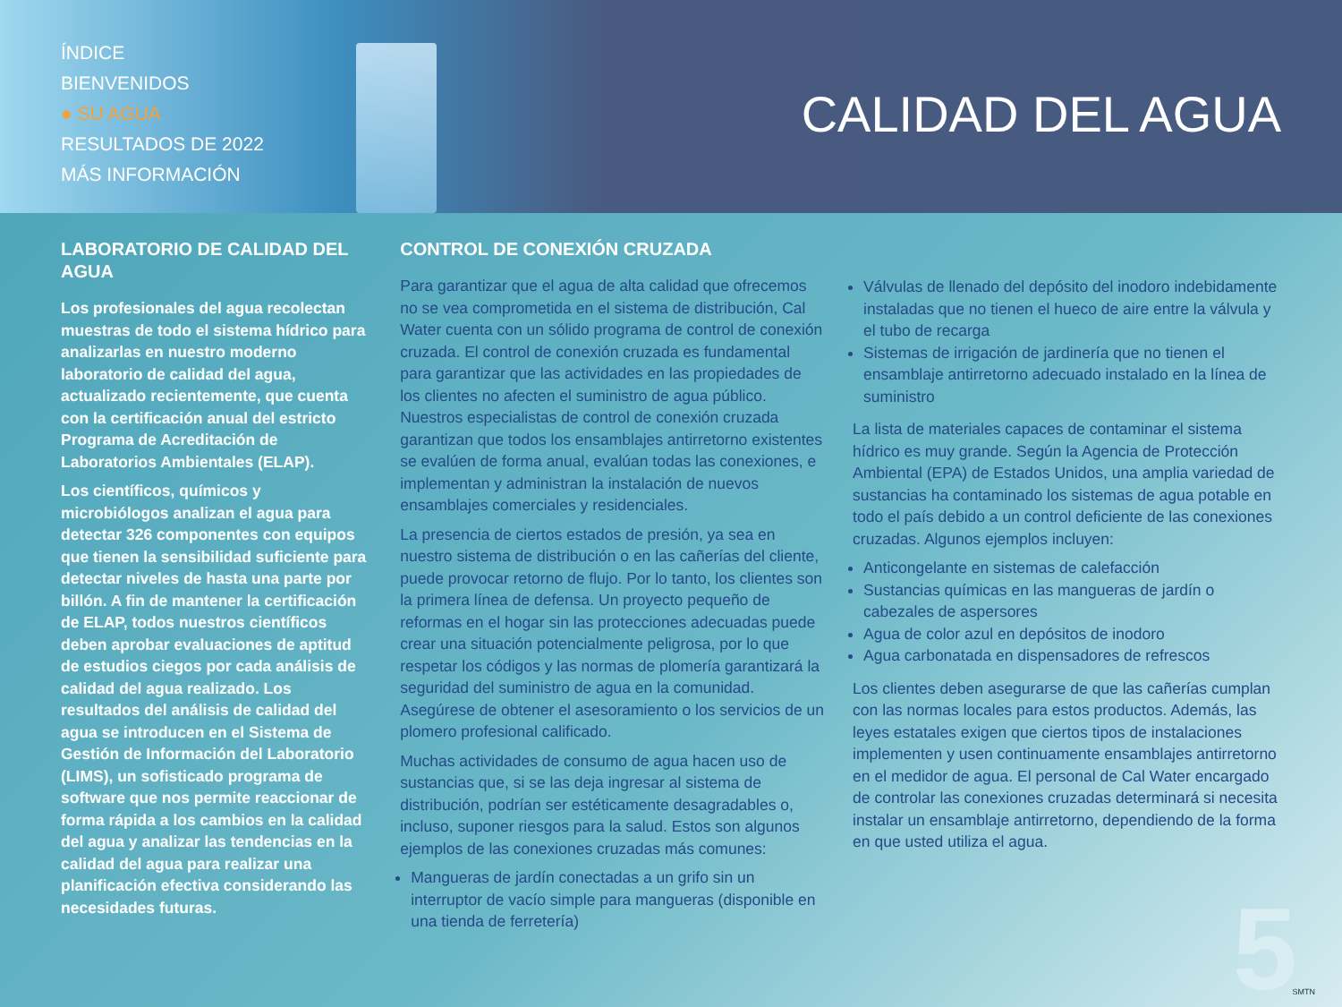ÍNDICE
BIENVENIDOS
● SU AGUA
RESULTADOS DE 2022
MÁS INFORMACIÓN
CALIDAD DEL AGUA
LABORATORIO DE CALIDAD DEL AGUA
Los profesionales del agua recolectan muestras de todo el sistema hídrico para analizarlas en nuestro moderno laboratorio de calidad del agua, actualizado recientemente, que cuenta con la certificación anual del estricto Programa de Acreditación de Laboratorios Ambientales (ELAP).
Los científicos, químicos y microbiólogos analizan el agua para detectar 326 componentes con equipos que tienen la sensibilidad suficiente para detectar niveles de hasta una parte por billón. A fin de mantener la certificación de ELAP, todos nuestros científicos deben aprobar evaluaciones de aptitud de estudios ciegos por cada análisis de calidad del agua realizado. Los resultados del análisis de calidad del agua se introducen en el Sistema de Gestión de Información del Laboratorio (LIMS), un sofisticado programa de software que nos permite reaccionar de forma rápida a los cambios en la calidad del agua y analizar las tendencias en la calidad del agua para realizar una planificación efectiva considerando las necesidades futuras.
CONTROL DE CONEXIÓN CRUZADA
Para garantizar que el agua de alta calidad que ofrecemos no se vea comprometida en el sistema de distribución, Cal Water cuenta con un sólido programa de control de conexión cruzada. El control de conexión cruzada es fundamental para garantizar que las actividades en las propiedades de los clientes no afecten el suministro de agua público. Nuestros especialistas de control de conexión cruzada garantizan que todos los ensamblajes antirretorno existentes se evalúen de forma anual, evalúan todas las conexiones, e implementan y administran la instalación de nuevos ensamblajes comerciales y residenciales.
La presencia de ciertos estados de presión, ya sea en nuestro sistema de distribución o en las cañerías del cliente, puede provocar retorno de flujo. Por lo tanto, los clientes son la primera línea de defensa. Un proyecto pequeño de reformas en el hogar sin las protecciones adecuadas puede crear una situación potencialmente peligrosa, por lo que respetar los códigos y las normas de plomería garantizará la seguridad del suministro de agua en la comunidad. Asegúrese de obtener el asesoramiento o los servicios de un plomero profesional calificado.
Muchas actividades de consumo de agua hacen uso de sustancias que, si se las deja ingresar al sistema de distribución, podrían ser estéticamente desagradables o, incluso, suponer riesgos para la salud. Estos son algunos ejemplos de las conexiones cruzadas más comunes:
Mangueras de jardín conectadas a un grifo sin un interruptor de vacío simple para mangueras (disponible en una tienda de ferretería)
Válvulas de llenado del depósito del inodoro indebidamente instaladas que no tienen el hueco de aire entre la válvula y el tubo de recarga
Sistemas de irrigación de jardinería que no tienen el ensamblaje antirretorno adecuado instalado en la línea de suministro
La lista de materiales capaces de contaminar el sistema hídrico es muy grande. Según la Agencia de Protección Ambiental (EPA) de Estados Unidos, una amplia variedad de sustancias ha contaminado los sistemas de agua potable en todo el país debido a un control deficiente de las conexiones cruzadas. Algunos ejemplos incluyen:
Anticongelante en sistemas de calefacción
Sustancias químicas en las mangueras de jardín o cabezales de aspersores
Agua de color azul en depósitos de inodoro
Agua carbonatada en dispensadores de refrescos
Los clientes deben asegurarse de que las cañerías cumplan con las normas locales para estos productos. Además, las leyes estatales exigen que ciertos tipos de instalaciones implementen y usen continuamente ensamblajes antirretorno en el medidor de agua. El personal de Cal Water encargado de controlar las conexiones cruzadas determinará si necesita instalar un ensamblaje antirretorno, dependiendo de la forma en que usted utiliza el agua.
5 SMTN